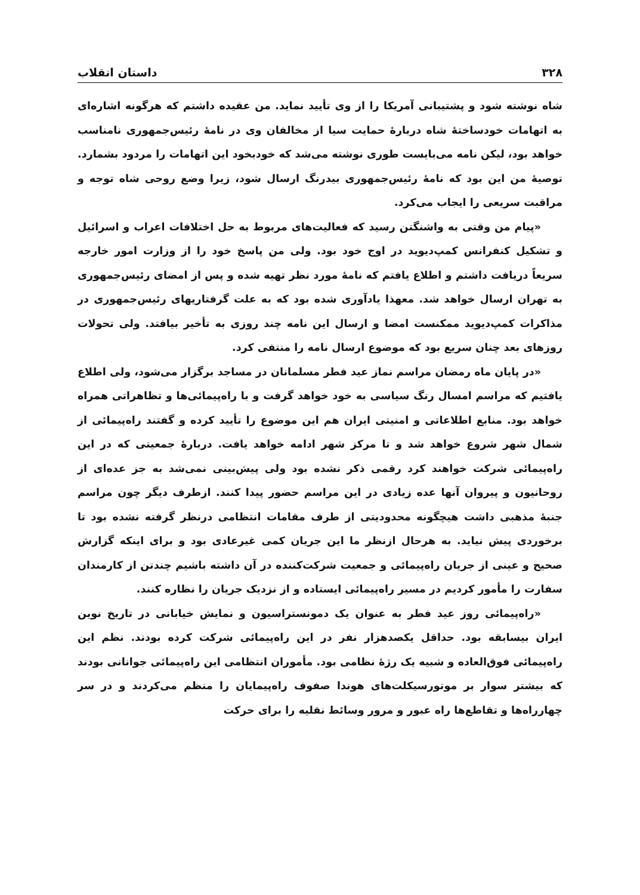۳۲۸ داستان انقلاب
شاه نوشته شود و پشتیبانی آمریکا را از وی تأیید نماید. من عقیده داشتم که هرگونه اشاره‌ای به اتهامات خودساختهٔ شاه دربارهٔ حمایت سیا از مخالفان وی در نامهٔ رئیس‌جمهوری نامناسب خواهد بود، لیکن نامه می‌بایست طوری نوشته می‌شد که خودبخود این اتهامات را مردود بشمارد. توصیهٔ من این بود که نامهٔ رئیس‌جمهوری بیدرنگ ارسال شود، زیرا وضع روحی شاه توجه و مراقبت سریعی را ایجاب می‌کرد.
«پیام من وقتی به واشنگتن رسید که فعالیت‌های مربوط به حل اختلافات اعراب و اسرائیل و تشکیل کنفرانس کمپ‌دیوید در اوج خود بود. ولی من پاسخ خود را از وزارت امور خارجه سریعاً دریافت داشتم و اطلاع یافتم که نامهٔ مورد نظر تهیه شده و پس از امضای رئیس‌جمهوری به تهران ارسال خواهد شد. معهذا یادآوری شده بود که به علت گرفتاریهای رئیس‌جمهوری در مذاکرات کمپ‌دیوید ممکنست امضا و ارسال این نامه چند روزی به تأخیر بیافتد. ولی تحولات روزهای بعد چنان سریع بود که موضوع ارسال نامه را منتفی کرد.
«در پایان ماه رمضان مراسم نماز عید فطر مسلمانان در مساجد برگزار می‌شود، ولی اطلاع یافتیم که مراسم امسال رنگ سیاسی به خود خواهد گرفت و با راه‌پیمائی‌ها و تظاهراتی همراه خواهد بود. منابع اطلاعاتی و امنیتی ایران هم این موضوع را تأیید کرده و گفتند راه‌پیمائی از شمال شهر شروع خواهد شد و تا مرکز شهر ادامه خواهد یافت. دربارهٔ جمعیتی که در این راه‌پیمائی شرکت خواهند کرد رقمی ذکر نشده بود ولی پیش‌بینی نمی‌شد به جز عده‌ای از روحانیون و پیروان آنها عده زیادی در این مراسم حضور پیدا کنند. ازطرف دیگر چون مراسم جنبهٔ مذهبی داشت هیچگونه محدودیتی از طرف مقامات انتظامی درنظر گرفته نشده بود تا برخوردی پیش نیاید. به هرحال ازنظر ما این جریان کمی غیرعادی بود و برای اینکه گزارش صحیح و عینی از جریان راه‌پیمائی و جمعیت شرکت‌کننده در آن داشته باشیم چندتن از کارمندان سفارت را مأمور کردیم در مسیر راه‌پیمائی ایستاده و از نزدیک جریان را نظاره کنند.
«راه‌پیمائی روز عید فطر به عنوان یک دمونستراسیون و نمایش خیابانی در تاریخ نوین ایران بیسابقه بود. حداقل یکصدهزار نفر در این راه‌پیمائی شرکت کرده بودند. نظم این راه‌پیمائی فوق‌العاده و شبیه یک رژهٔ نظامی بود. مأموران انتظامی این راه‌پیمائی جوانانی بودند که بیشتر سوار بر موتورسیکلت‌های هوندا صفوف راه‌پیمایان را منظم می‌کردند و در سر چهارراه‌ها و تقاطع‌ها راه عبور و مرور وسائط نقلیه را برای حرکت